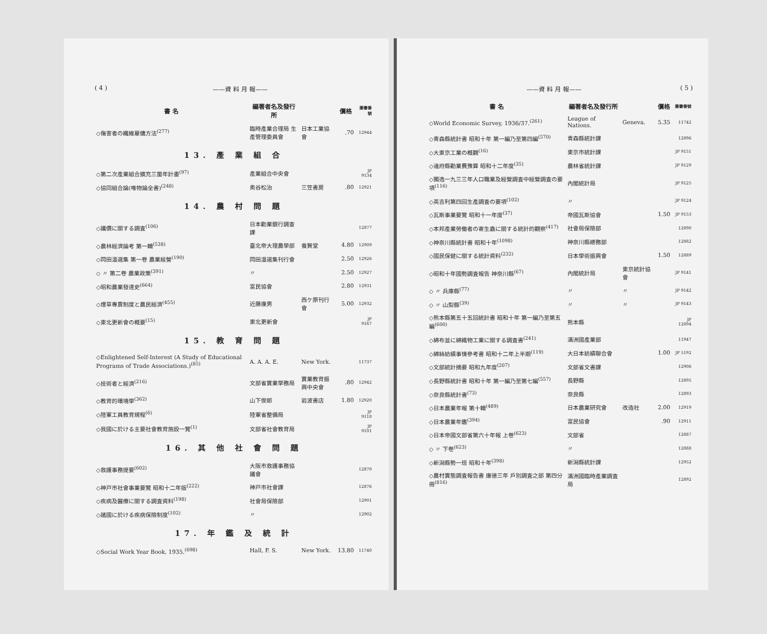( 4 ) ——資 料 月 報——
| 書 名 | 編著者名及發行所 | | 價格 | 圖書番號 |
| --- | --- | --- | --- | --- |
| ◇傷害者の纖維雇傭方法<sup>(277)</sup> | 臨時產業合理局 生產管理委員會 | 日本工業協會 | .70 | 12944 |
| 13. 產 業 組 合 | | | | |
| ◇第二次產業組合擴充三箇年計畫<sup>(97)</sup> | 產業組合中央會 | | | JP 9134 |
| ◇協同組合論(唯物論全書)<sup>(248)</sup> | 奥谷松治 | 三笠書房 | .80 | 12921 |
| 14. 農 村 問 題 | | | | |
| ◇議價に關する調査<sup>(106)</sup> | 日本勸業銀行調查課 | | | 12877 |
| ◇農林經濟論考 第一輯<sup>(538)</sup> | 臺北帝大理農學部 | 養賢堂 | 4.80 | 12909 |
| ◇岡田温選集 第一卷 農業經營<sup>(190)</sup> | 岡田温選集刊行會 | | 2.50 | 12926 |
| ◇ 〃 第二卷 農業政策<sup>(391)</sup> | 〃 | | 2.50 | 12927 |
| ◇昭和農業發達史<sup>(664)</sup> | 富民協會 | | 2.80 | 12931 |
| ◇煙草專賣制度と農民經濟<sup>(455)</sup> | 近藤康男 | 西ケ原刊行會 | 5.00 | 12932 |
| ◇東北更新會の概要<sup>(15)</sup> | 東北更新會 | | | JP 9167 |
| 15. 教 育 問 題 | | | | |
| ◇Enlightened Self-Interest (A Study of Educational Programs of Trade Associations.)<sup>(85)</sup> | A. A. A. E. | New York. | | 11737 |
| ◇技術者と經濟<sup>(216)</sup> | 文部省實業學務局 | 實業教育振興中央會 | .80 | 12942 |
| ◇教育的環境學<sup>(362)</sup> | 山下俊郎 | 岩波書店 | 1.80 | 12920 |
| ◇陸軍工員教育規程<sup>(6)</sup> | 陸軍省整備局 | | | JP 9118 |
| ◇我國に於ける主要社會教育施設一覽<sup>(1)</sup> | 文部省社會教育局 | | | JP 9101 |
| 16. 其 他 社 會 問 題 | | | | |
| ◇救護事務提要<sup>(602)</sup> | 大阪市救護事務協議會 | | | 12870 |
| ◇神戸市社會事業要覽 昭和十二年版<sup>(222)</sup> | 神戸市社會課 | | | 12876 |
| ◇疾病及醫療に關する調査資料<sup>(198)</sup> | 社會局保險部 | | | 12901 |
| ◇諸國に於ける疾病保險制度<sup>(102)</sup> | 〃 | | | 12902 |
| 17. 年 鑑 及 統 計 | | | | |
| ◇Social Work Year Book, 1935.<sup>(698)</sup> | Hall, F. S. | New York. | 13.80 | 11740 |
——資 料 月 報—— ( 5 )
| 書 名 | 編著者名及發行所 | | 價格 | 圖書番號 |
| --- | --- | --- | --- | --- |
| ◇World Economic Survey, 1936/37.<sup>(261)</sup> | League of Nations. | Geneva. | 5.35 | 11742 |
| ◇青森縣統計書 昭和十年 第一編乃至第四編<sup>(570)</sup> | 青森縣統計課 | | | 12896 |
| ◇大東京工業の概觀<sup>(16)</sup> | 東京市統計課 | | | JP 9151 |
| ◇道府縣勸業費豫算 昭和十二年度<sup>(35)</sup> | 農林省統計課 | | | JP 9129 |
| ◇獨逸一九三三年人口職業及經營調査中經營調査の要項<sup>(116)</sup> | 內閣統計局 | | | JP 9125 |
| ◇英吉利第四回生產調査の要項<sup>(102)</sup> | 〃 | | | JP 9124 |
| ◇瓦斯事業要覽 昭和十一年度<sup>(37)</sup> | 帝國瓦斯協會 | | 1.50 | JP 9153 |
| ◇本邦產業勞働者の寄生蟲に關する統計的觀察<sup>(417)</sup> | 社會局保險部 | | | 12890 |
| ◇神奈川縣統計書 昭和十年<sup>(1098)</sup> | 神奈川縣總務部 | | | 12882 |
| ◇國民保健に關する統計資料<sup>(232)</sup> | 日本學術振興會 | | 1.50 | 12889 |
| ◇昭和十年國勢調査報告 神奈川縣<sup>(67)</sup> | 內閣統計局 | 東京統計協會 | | JP 9141 |
| ◇ 〃 兵庫縣<sup>(77)</sup> | 〃 | 〃 | | JP 9142 |
| ◇ 〃 山梨縣<sup>(39)</sup> | 〃 | 〃 | | JP 9143 |
| ◇熊本縣第五十五回統計書 昭和十年 第一編乃至第五編<sup>(600)</sup> | 熊本縣 | | | JP 12894 |
| ◇綿布並に綿織物工業に關する調査書<sup>(241)</sup> | 滿洲國產業部 | | | 11947 |
| ◇綿絲紡績事情參考書 昭和十二年上半期<sup>(119)</sup> | 大日本紡績聯合會 | | 1.00 | JP 5192 |
| ◇文部統計摘要 昭和九年度<sup>(207)</sup> | 文部省文書課 | | | 12906 |
| ◇長野縣統計書 昭和十年 第一編乃至第七編<sup>(557)</sup> | 長野縣 | | | 12895 |
| ◇奈良縣統計書<sup>(73)</sup> | 奈良縣 | | | 12893 |
| ◇日本農業年報 第十輯<sup>(489)</sup> | 日本農業研究會 | 改造社 | 2.00 | 12919 |
| ◇日本農業年鑑<sup>(394)</sup> | 富民協會 | | .90 | 12911 |
| ◇日本帝國文部省第六十年報 上卷<sup>(623)</sup> | 文部省 | | | 12887 |
| ◇ 〃 下卷<sup>(623)</sup> | 〃 | | | 12888 |
| ◇新潟縣勢一班 昭和十年<sup>(398)</sup> | 新潟縣統計課 | | | 12952 |
| ◇農村實態調査報告書 康德三年 戶別調査之部 第四分冊<sup>(816)</sup> | 滿洲國臨時產業調査局 | | | 12892 |